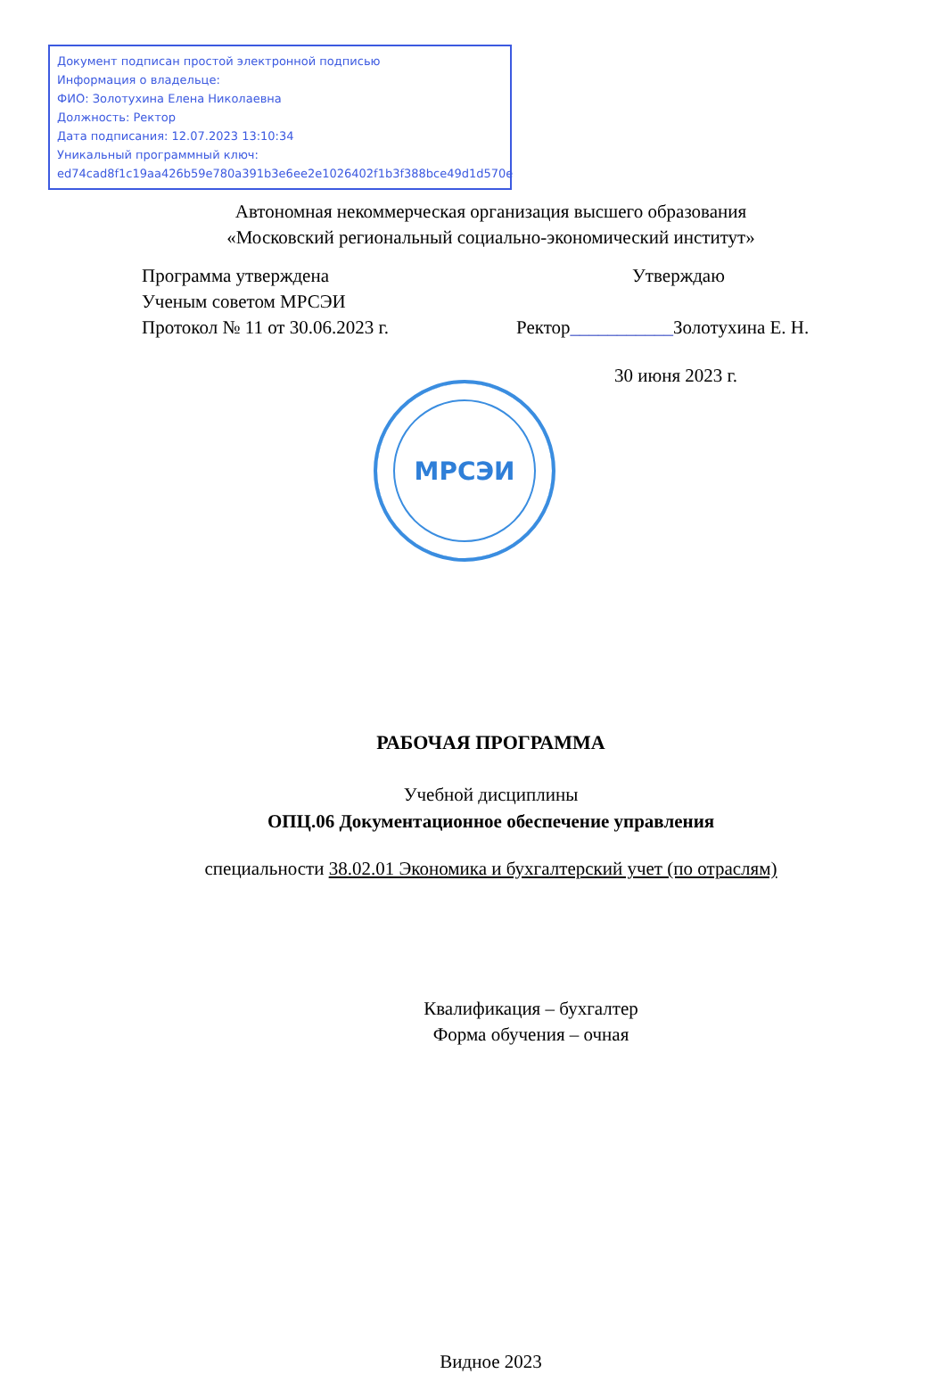Документ подписан простой электронной подписью
Информация о владельце:
ФИО: Золотухина Елена Николаевна
Должность: Ректор
Дата подписания: 12.07.2023 13:10:34
Уникальный программный ключ:
ed74cad8f1c19aa426b59e780a391b3e6ee2e1026402f1b3f388bce49d1d570e
Автономная некоммерческая организация высшего образования
«Московский региональный социально-экономический институт»
Программа утверждена
Ученым советом МРСЭИ
Протокол № 11 от 30.06.2023 г.
Утверждаю
Ректор___________Золотухина Е. Н.
30 июня 2023 г.
МРСЭИ
РАБОЧАЯ ПРОГРАММА
Учебной дисциплины
ОПЦ.06 Документационное обеспечение управления
специальности 38.02.01 Экономика и бухгалтерский учет (по отраслям)
Квалификация – бухгалтер
Форма обучения – очная
Видное 2023